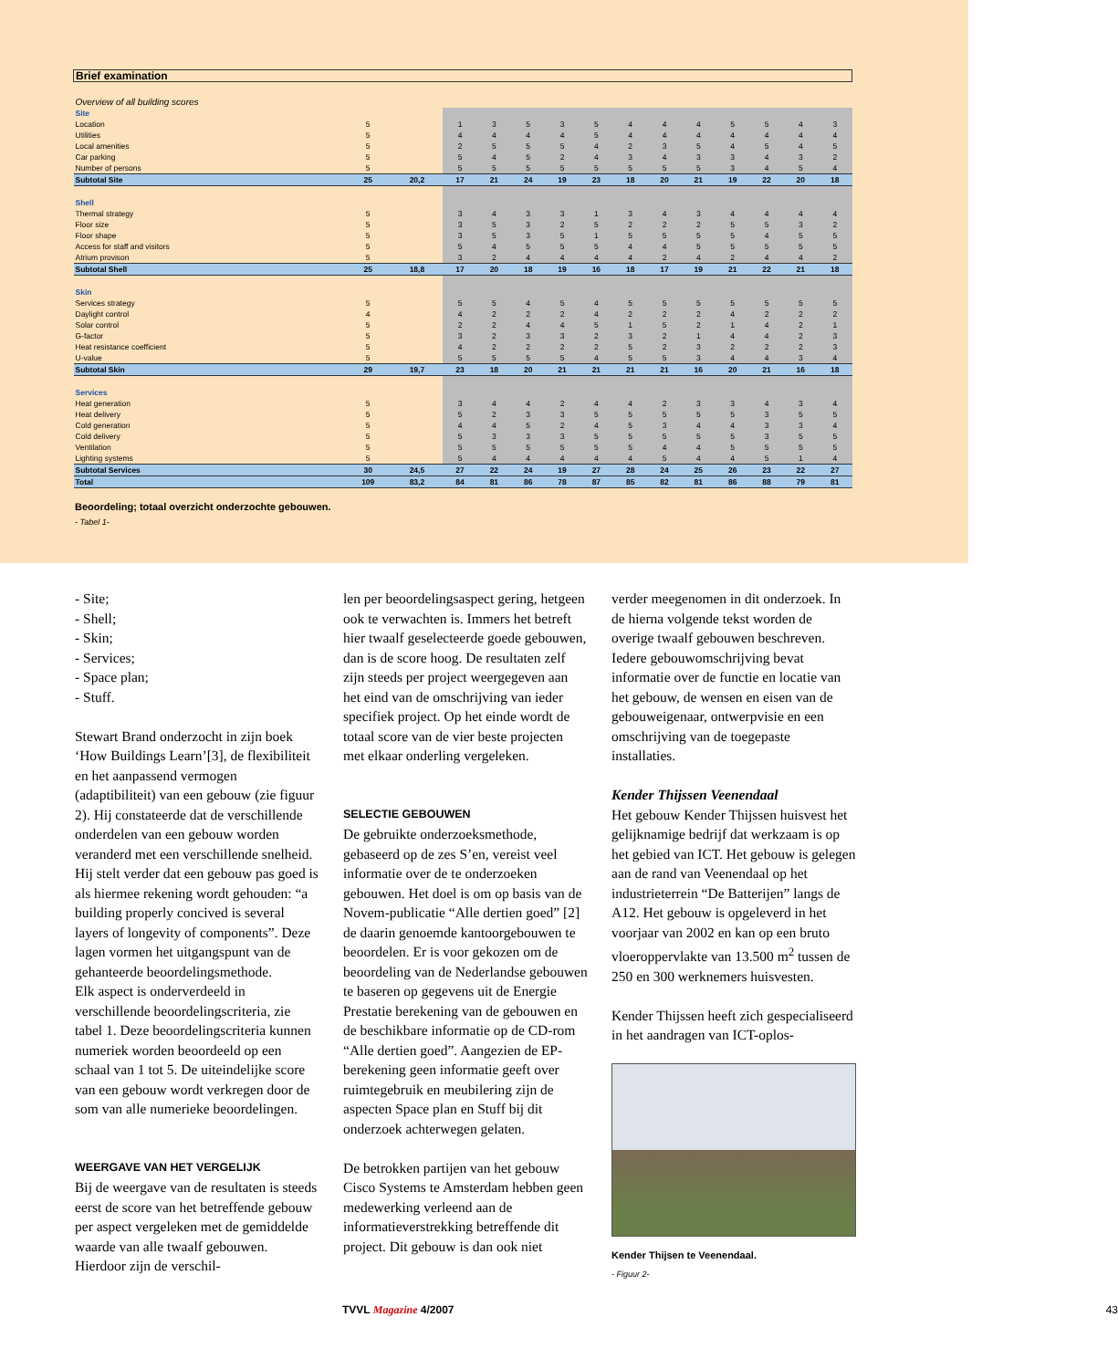| Brief examination | | | | | | | | | | | | | | |
| Overview of all building scores | | | | | | | | | | | | | | |
| Site | | | | | | | | | | | | | | |
| Location | 5 | | 1 | 3 | 5 | 3 | 5 | 4 | 4 | 4 | 5 | 5 | 4 | 3 |
| Utilities | 5 | | 4 | 4 | 4 | 4 | 5 | 4 | 4 | 4 | 4 | 4 | 4 | 4 |
| Local amenities | 5 | | 2 | 5 | 5 | 5 | 4 | 2 | 3 | 5 | 4 | 5 | 4 | 5 |
| Car parking | 5 | | 5 | 4 | 5 | 2 | 4 | 3 | 4 | 3 | 3 | 4 | 3 | 2 |
| Number of persons | 5 | | 5 | 5 | 5 | 5 | 5 | 5 | 5 | 5 | 3 | 4 | 5 | 4 |
| Subtotal Site | 25 | 20,2 | 17 | 21 | 24 | 19 | 23 | 18 | 20 | 21 | 19 | 22 | 20 | 18 |
| Shell | | | | | | | | | | | | | | |
| Thermal strategy | 5 | | 3 | 4 | 3 | 3 | 1 | 3 | 4 | 3 | 4 | 4 | 4 | 4 |
| Floor size | 5 | | 3 | 5 | 3 | 2 | 5 | 2 | 2 | 2 | 5 | 5 | 3 | 2 |
| Floor shape | 5 | | 3 | 5 | 3 | 5 | 1 | 5 | 5 | 5 | 5 | 4 | 5 | 5 |
| Access for staff and visitors | 5 | | 5 | 4 | 5 | 5 | 5 | 4 | 4 | 5 | 5 | 5 | 5 | 5 |
| Atrium provison | 5 | | 3 | 2 | 4 | 4 | 4 | 4 | 2 | 4 | 2 | 4 | 4 | 2 |
| Subtotal Shell | 25 | 18,8 | 17 | 20 | 18 | 19 | 16 | 18 | 17 | 19 | 21 | 22 | 21 | 18 |
| Skin | | | | | | | | | | | | | | |
| Services strategy | 5 | | 5 | 5 | 4 | 5 | 4 | 5 | 5 | 5 | 5 | 5 | 5 | 5 |
| Daylight control | 4 | | 4 | 2 | 2 | 2 | 4 | 2 | 2 | 2 | 4 | 2 | 2 | 2 |
| Solar control | 5 | | 2 | 2 | 4 | 4 | 5 | 1 | 5 | 2 | 1 | 4 | 2 | 1 |
| G-factor | 5 | | 3 | 2 | 3 | 3 | 2 | 3 | 2 | 1 | 4 | 4 | 2 | 3 |
| Heat resistance coefficient | 5 | | 4 | 2 | 2 | 2 | 2 | 5 | 2 | 3 | 2 | 2 | 2 | 3 |
| U-value | 5 | | 5 | 5 | 5 | 5 | 4 | 5 | 5 | 3 | 4 | 4 | 3 | 4 |
| Subtotal Skin | 29 | 19,7 | 23 | 18 | 20 | 21 | 21 | 21 | 21 | 16 | 20 | 21 | 16 | 18 |
| Services | | | | | | | | | | | | | | |
| Heat generation | 5 | | 3 | 4 | 4 | 2 | 4 | 4 | 2 | 3 | 3 | 4 | 3 | 4 |
| Heat delivery | 5 | | 5 | 2 | 3 | 3 | 5 | 5 | 5 | 5 | 5 | 3 | 5 | 5 |
| Cold generation | 5 | | 4 | 4 | 5 | 2 | 4 | 5 | 3 | 4 | 4 | 3 | 3 | 4 |
| Cold delivery | 5 | | 5 | 3 | 3 | 3 | 5 | 5 | 5 | 5 | 5 | 3 | 5 | 5 |
| Ventilation | 5 | | 5 | 5 | 5 | 5 | 5 | 5 | 4 | 4 | 5 | 5 | 5 | 5 |
| Lighting systems | 5 | | 5 | 4 | 4 | 4 | 4 | 4 | 5 | 4 | 4 | 5 | 1 | 4 |
| Subtotal Services | 30 | 24,5 | 27 | 22 | 24 | 19 | 27 | 28 | 24 | 25 | 26 | 23 | 22 | 27 |
| Total | 109 | 83,2 | 84 | 81 | 86 | 78 | 87 | 85 | 82 | 81 | 86 | 88 | 79 | 81 |
Beoordeling; totaal overzicht onderzochte gebouwen.
- Tabel 1-
- Site;
- Shell;
- Skin;
- Services;
- Space plan;
- Stuff.
Stewart Brand onderzocht in zijn boek ‘How Buildings Learn’[3], de flexibiliteit en het aanpassend vermogen (adaptibiliteit) van een gebouw (zie figuur 2). Hij constateerde dat de verschillende onderdelen van een gebouw worden veranderd met een verschillende snelheid. Hij stelt verder dat een gebouw pas goed is als hiermee rekening wordt gehouden: “a building properly concived is several layers of longevity of components”. Deze lagen vormen het uitgangspunt van de gehanteerde beoordelingsmethode.
Elk aspect is onderverdeeld in verschillende beoordelingscriteria, zie tabel 1. Deze beoordelingscriteria kunnen numeriek worden beoordeeld op een schaal van 1 tot 5. De uiteindelijke score van een gebouw wordt verkregen door de som van alle numerieke beoordelingen.
WEERGAVE VAN HET VERGELIJK
Bij de weergave van de resultaten is steeds eerst de score van het betreffende gebouw per aspect vergeleken met de gemiddelde waarde van alle twaalf gebouwen. Hierdoor zijn de verschil-
len per beoordelingsaspect gering, hetgeen ook te verwachten is. Immers het betreft hier twaalf geselecteerde goede gebouwen, dan is de score hoog. De resultaten zelf zijn steeds per project weergegeven aan het eind van de omschrijving van ieder specifiek project. Op het einde wordt de totaal score van de vier beste projecten met elkaar onderling vergeleken.
SELECTIE GEBOUWEN
De gebruikte onderzoeksmethode, gebaseerd op de zes S’en, vereist veel informatie over de te onderzoeken gebouwen. Het doel is om op basis van de Novem-publicatie “Alle dertien goed” [2] de daarin genoemde kantoorgebouwen te beoordelen. Er is voor gekozen om de beoordeling van de Nederlandse gebouwen te baseren op gegevens uit de Energie Prestatie berekening van de gebouwen en de beschikbare informatie op de CD-rom “Alle dertien goed”. Aangezien de EP-berekening geen informatie geeft over ruimtegebruik en meubilering zijn de aspecten Space plan en Stuff bij dit onderzoek achterwegen gelaten.
De betrokken partijen van het gebouw Cisco Systems te Amsterdam hebben geen medewerking verleend aan de informatieverstrekking betreffende dit project. Dit gebouw is dan ook niet
verder meegenomen in dit onderzoek. In de hierna volgende tekst worden de overige twaalf gebouwen beschreven. Iedere gebouwomschrijving bevat informatie over de functie en locatie van het gebouw, de wensen en eisen van de gebouweigenaar, ontwerpvisie en een omschrijving van de toegepaste installaties.
Kender Thijssen Veenendaal
Het gebouw Kender Thijssen huisvest het gelijknamige bedrijf dat werkzaam is op het gebied van ICT. Het gebouw is gelegen aan de rand van Veenendaal op het industrieterrein “De Batterijen” langs de A12. Het gebouw is opgeleverd in het voorjaar van 2002 en kan op een bruto vloeroppervlakte van 13.500 m<sup>2</sup> tussen de 250 en 300 werknemers huisvesten.
Kender Thijssen heeft zich gespecialiseerd in het aandragen van ICT-oplos-
Kender Thijsen te Veenendaal.
- Figuur 2-
TVVL Magazine 4/2007 43